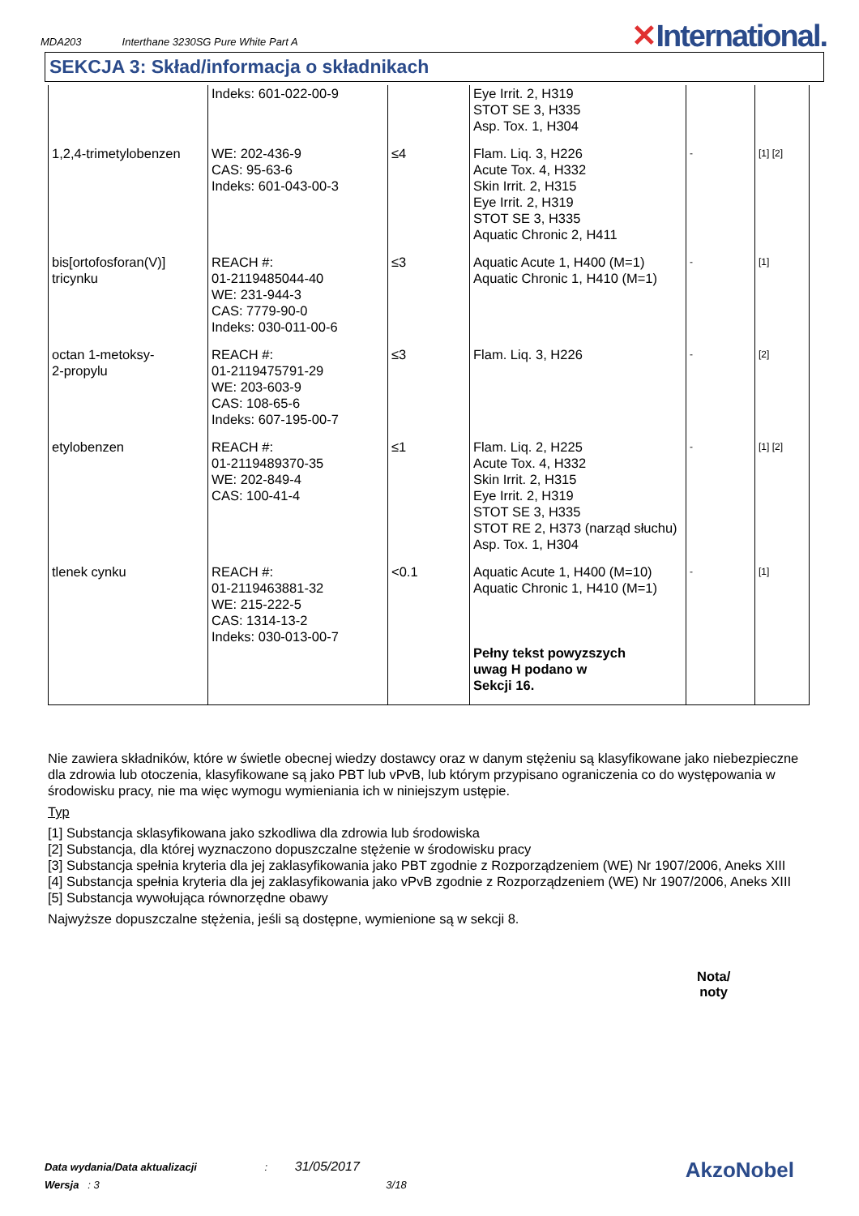MDA203 Interthane 3230SG Pure White Part A
✕International.
SEKCJA 3: Skład/informacja o składnikach
| | Indeks: 601-022-00-9 | | Eye Irrit. 2, H319 STOT SE 3, H335 Asp. Tox. 1, H304 | | |
| 1,2,4-trimetylobenzen | WE: 202-436-9 CAS: 95-63-6 Indeks: 601-043-00-3 | ≤4 | Flam. Liq. 3, H226 Acute Tox. 4, H332 Skin Irrit. 2, H315 Eye Irrit. 2, H319 STOT SE 3, H335 Aquatic Chronic 2, H411 | - | [1] [2] |
| bis[ortofosforan(V)] tricynku | REACH #: 01-2119485044-40 WE: 231-944-3 CAS: 7779-90-0 Indeks: 030-011-00-6 | ≤3 | Aquatic Acute 1, H400 (M=1) Aquatic Chronic 1, H410 (M=1) | - | [1] |
| octan 1-metoksy- 2-propylu | REACH #: 01-2119475791-29 WE: 203-603-9 CAS: 108-65-6 Indeks: 607-195-00-7 | ≤3 | Flam. Liq. 3, H226 | - | [2] |
| etylobenzen | REACH #: 01-2119489370-35 WE: 202-849-4 CAS: 100-41-4 | ≤1 | Flam. Liq. 2, H225 Acute Tox. 4, H332 Skin Irrit. 2, H315 Eye Irrit. 2, H319 STOT SE 3, H335 STOT RE 2, H373 (narząd słuchu) Asp. Tox. 1, H304 | - | [1] [2] |
| tlenek cynku | REACH #: 01-2119463881-32 WE: 215-222-5 CAS: 1314-13-2 Indeks: 030-013-00-7 | <0.1 | Aquatic Acute 1, H400 (M=10) Aquatic Chronic 1, H410 (M=1) Pełny tekst powyzszych uwag H podano w Sekcji 16. | - | [1] |
Nie zawiera składników, które w świetle obecnej wiedzy dostawcy oraz w danym stężeniu są klasyfikowane jako niebezpieczne dla zdrowia lub otoczenia, klasyfikowane są jako PBT lub vPvB, lub którym przypisano ograniczenia co do występowania w środowisku pracy, nie ma więc wymogu wymieniania ich w niniejszym ustępie.
Typ
[1] Substancja sklasyfikowana jako szkodliwa dla zdrowia lub środowiska
[2] Substancja, dla której wyznaczono dopuszczalne stężenie w środowisku pracy
[3] Substancja spełnia kryteria dla jej zaklasyfikowania jako PBT zgodnie z Rozporządzeniem (WE) Nr 1907/2006, Aneks XIII
[4] Substancja spełnia kryteria dla jej zaklasyfikowania jako vPvB zgodnie z Rozporządzeniem (WE) Nr 1907/2006, Aneks XIII
[5] Substancja wywołująca równorzędne obawy
Najwyższe dopuszczalne stężenia, jeśli są dostępne, wymienione są w sekcji 8.
Nota/
noty
Data wydania/Data aktualizacji : 31/05/2017
Wersja : 3 3/18
AkzoNobel